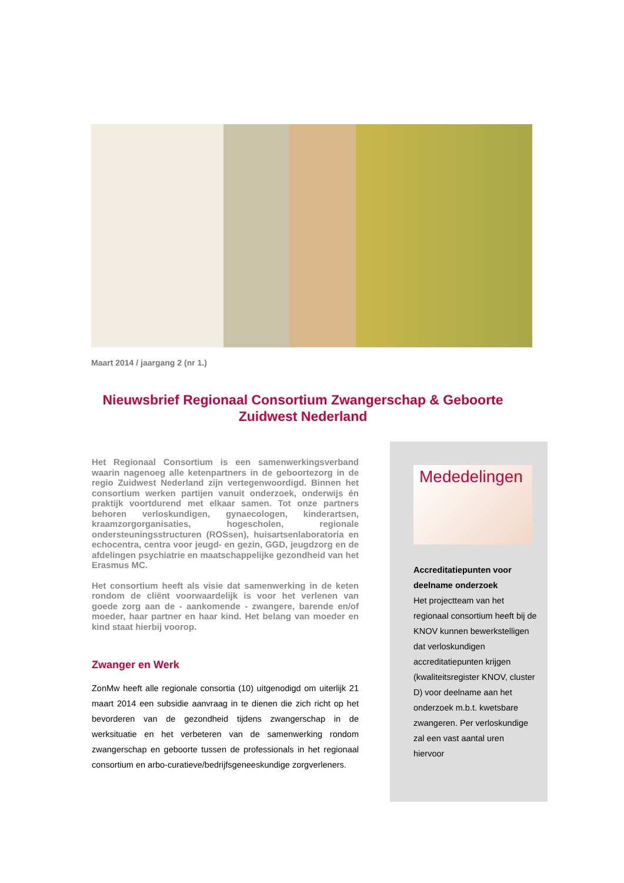Maart 2014 / jaargang 2 (nr 1.)
Nieuwsbrief Regionaal Consortium Zwangerschap & Geboorte Zuidwest Nederland
Het Regionaal Consortium is een samenwerkingsverband waarin nagenoeg alle ketenpartners in de geboortezorg in de regio Zuidwest Nederland zijn vertegenwoordigd. Binnen het consortium werken partijen vanuit onderzoek, onderwijs én praktijk voortdurend met elkaar samen. Tot onze partners behoren verloskundigen, gynaecologen, kinderartsen, kraamzorgorganisaties, hogescholen, regionale ondersteuningsstructuren (ROSsen), huisartsenlaboratoria en echocentra, centra voor jeugd- en gezin, GGD, jeugdzorg en de afdelingen psychiatrie en maatschappelijke gezondheid van het Erasmus MC.
Het consortium heeft als visie dat samenwerking in de keten rondom de cliënt voorwaardelijk is voor het verlenen van goede zorg aan de - aankomende - zwangere, barende en/of moeder, haar partner en haar kind. Het belang van moeder en kind staat hierbij voorop.
Zwanger en Werk
ZonMw heeft alle regionale consortia (10) uitgenodigd om uiterlijk 21 maart 2014 een subsidie aanvraag in te dienen die zich richt op het bevorderen van de gezondheid tijdens zwangerschap in de werksituatie en het verbeteren van de samenwerking rondom zwangerschap en geboorte tussen de professionals in het regionaal consortium en arbo-curatieve/bedrijfsgeneeskundige zorgverleners.
Mededelingen
Accreditatiepunten voor deelname onderzoek
Het projectteam van het regionaal consortium heeft bij de KNOV kunnen bewerkstelligen dat verloskundigen accreditatiepunten krijgen (kwaliteitsregister KNOV, cluster D) voor deelname aan het onderzoek m.b.t. kwetsbare zwangeren. Per verloskundige zal een vast aantal uren hiervoor